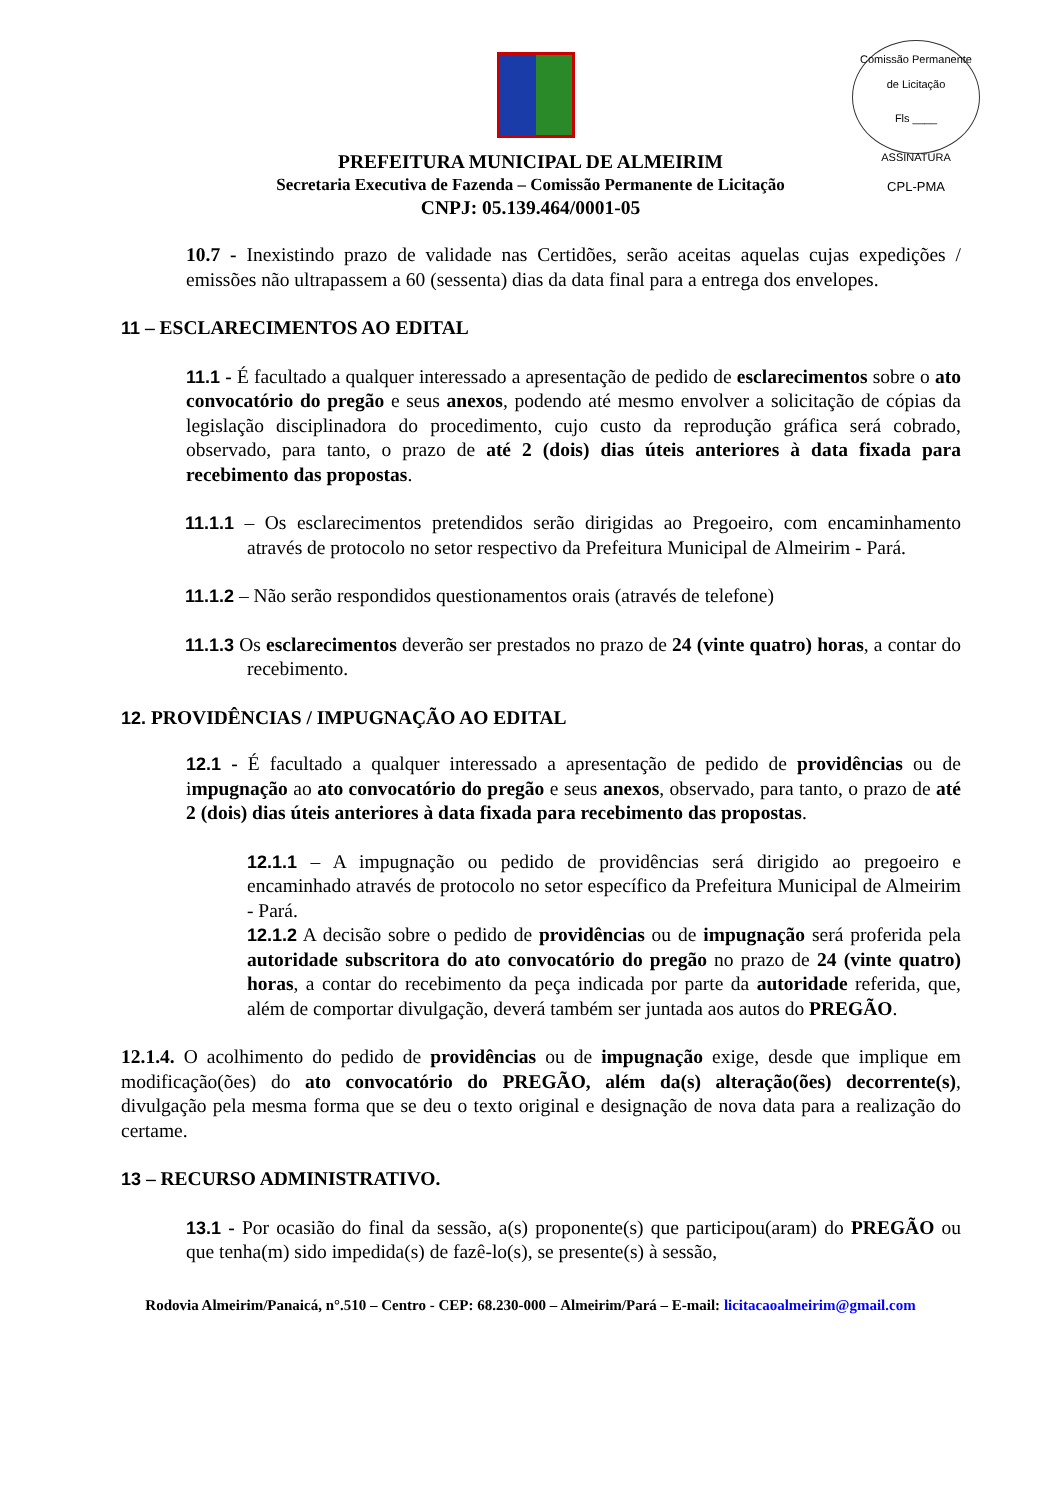Comissão Permanente de Licitação
Fls ____
ASSINATURA
CPL-PMA
PREFEITURA MUNICIPAL DE ALMEIRIM
Secretaria Executiva de Fazenda – Comissão Permanente de Licitação
CNPJ: 05.139.464/0001-05
10.7 - Inexistindo prazo de validade nas Certidões, serão aceitas aquelas cujas expedições / emissões não ultrapassem a 60 (sessenta) dias da data final para a entrega dos envelopes.
11 – ESCLARECIMENTOS AO EDITAL
11.1 - É facultado a qualquer interessado a apresentação de pedido de esclarecimentos sobre o ato convocatório do pregão e seus anexos, podendo até mesmo envolver a solicitação de cópias da legislação disciplinadora do procedimento, cujo custo da reprodução gráfica será cobrado, observado, para tanto, o prazo de até 2 (dois) dias úteis anteriores à data fixada para recebimento das propostas.
11.1.1 – Os esclarecimentos pretendidos serão dirigidas ao Pregoeiro, com encaminhamento através de protocolo no setor respectivo da Prefeitura Municipal de Almeirim - Pará.
11.1.2 – Não serão respondidos questionamentos orais (através de telefone)
11.1.3 Os esclarecimentos deverão ser prestados no prazo de 24 (vinte quatro) horas, a contar do recebimento.
12. PROVIDÊNCIAS / IMPUGNAÇÃO AO EDITAL
12.1 - É facultado a qualquer interessado a apresentação de pedido de providências ou de impugnação ao ato convocatório do pregão e seus anexos, observado, para tanto, o prazo de até 2 (dois) dias úteis anteriores à data fixada para recebimento das propostas.
12.1.1 – A impugnação ou pedido de providências será dirigido ao pregoeiro e encaminhado através de protocolo no setor específico da Prefeitura Municipal de Almeirim - Pará.
12.1.2 A decisão sobre o pedido de providências ou de impugnação será proferida pela autoridade subscritora do ato convocatório do pregão no prazo de 24 (vinte quatro) horas, a contar do recebimento da peça indicada por parte da autoridade referida, que, além de comportar divulgação, deverá também ser juntada aos autos do PREGÃO.
12.1.4. O acolhimento do pedido de providências ou de impugnação exige, desde que implique em modificação(ões) do ato convocatório do PREGÃO, além da(s) alteração(ões) decorrente(s), divulgação pela mesma forma que se deu o texto original e designação de nova data para a realização do certame.
13 – RECURSO ADMINISTRATIVO.
13.1 - Por ocasião do final da sessão, a(s) proponente(s) que participou(aram) do PREGÃO ou que tenha(m) sido impedida(s) de fazê-lo(s), se presente(s) à sessão,
Rodovia Almeirim/Panaicá, n°.510 – Centro - CEP: 68.230-000 – Almeirim/Pará – E-mail: licitacaoalmeirim@gmail.com